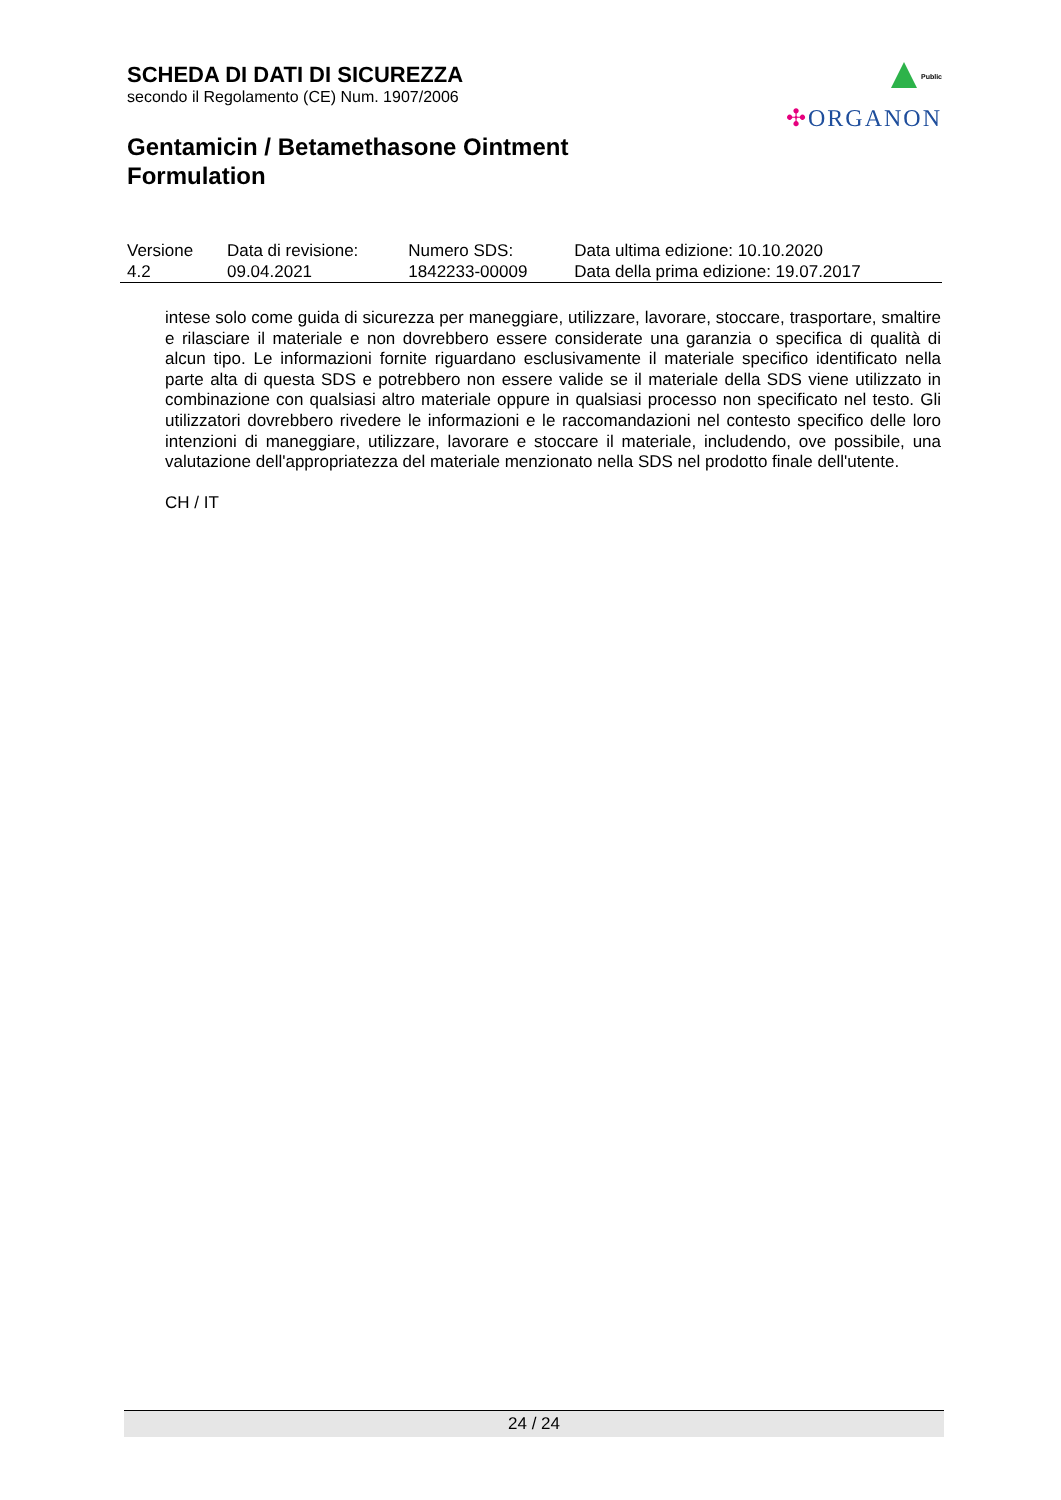SCHEDA DI DATI DI SICUREZZA
secondo il Regolamento (CE) Num. 1907/2006
Gentamicin / Betamethasone Ointment
Formulation
Public
✣ORGANON
| Versione 4.2 | Data di revisione: 09.04.2021 | Numero SDS: 1842233-00009 | Data ultima edizione: 10.10.2020 Data della prima edizione: 19.07.2017 |
intese solo come guida di sicurezza per maneggiare, utilizzare, lavorare, stoccare, trasportare, smaltire e rilasciare il materiale e non dovrebbero essere considerate una garanzia o specifica di qualità di alcun tipo. Le informazioni fornite riguardano esclusivamente il materiale specifico identificato nella parte alta di questa SDS e potrebbero non essere valide se il materiale della SDS viene utilizzato in combinazione con qualsiasi altro materiale oppure in qualsiasi processo non specificato nel testo. Gli utilizzatori dovrebbero rivedere le informazioni e le raccomandazioni nel contesto specifico delle loro intenzioni di maneggiare, utilizzare, lavorare e stoccare il materiale, includendo, ove possibile, una valutazione dell'appropriatezza del materiale menzionato nella SDS nel prodotto finale dell'utente.
CH / IT
24 / 24